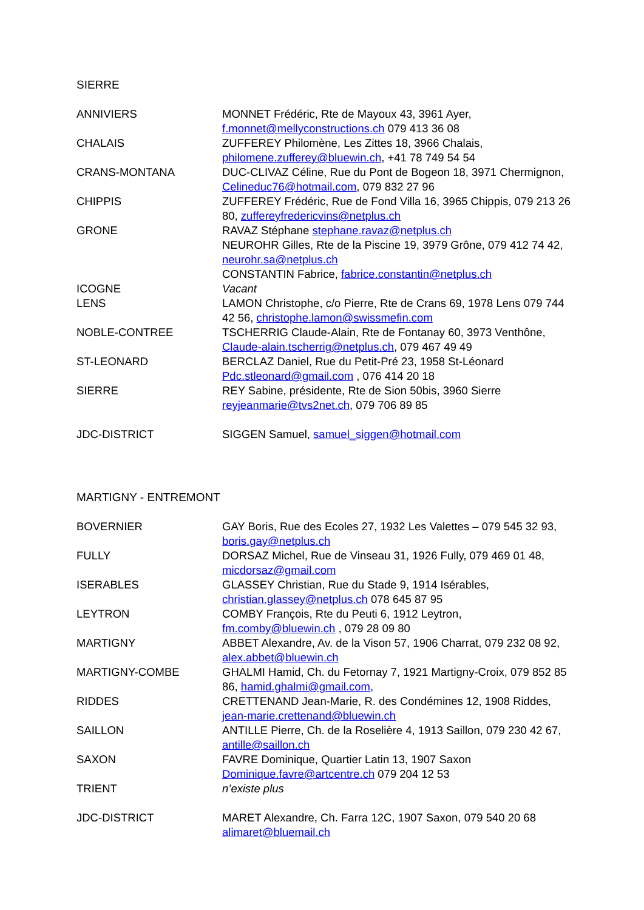SIERRE
| ANNIVIERS | MONNET Frédéric, Rte de Mayoux 43, 3961 Ayer, f.monnet@mellyconstructions.ch 079 413 36 08 |
| CHALAIS | ZUFFEREY Philomène, Les Zittes 18, 3966 Chalais, philomene.zufferey@bluewin.ch , +41 78 749 54 54 |
| CRANS-MONTANA | DUC-CLIVAZ Céline, Rue du Pont de Bogeon 18, 3971 Chermignon, Celineduc76@hotmail.com , 079 832 27 96 |
| CHIPPIS | ZUFFEREY Frédéric, Rue de Fond Villa 16, 3965 Chippis, 079 213 26 80, zuffereyfredericvins@netplus.ch |
| GRONE | RAVAZ Stéphane stephane.ravaz@netplus.ch NEUROHR Gilles, Rte de la Piscine 19, 3979 Grône, 079 412 74 42, neurohr.sa@netplus.ch CONSTANTIN Fabrice, fabrice.constantin@netplus.ch |
| ICOGNE | Vacant |
| LENS | LAMON Christophe, c/o Pierre, Rte de Crans 69, 1978 Lens 079 744 42 56, christophe.lamon@swissmefin.com |
| NOBLE-CONTREE | TSCHERRIG Claude-Alain, Rte de Fontanay 60, 3973 Venthône, Claude-alain.tscherrig@netplus.ch , 079 467 49 49 |
| ST-LEONARD | BERCLAZ Daniel, Rue du Petit-Pré 23, 1958 St-Léonard Pdc.stleonard@gmail.com , 076 414 20 18 |
| SIERRE | REY Sabine, présidente, Rte de Sion 50bis, 3960 Sierre reyjeanmarie@tvs2net.ch , 079 706 89 85 |
| JDC-DISTRICT | SIGGEN Samuel, samuel_siggen@hotmail.com |
MARTIGNY - ENTREMONT
| BOVERNIER | GAY Boris, Rue des Ecoles 27, 1932 Les Valettes – 079 545 32 93, boris.gay@netplus.ch |
| FULLY | DORSAZ Michel, Rue de Vinseau 31, 1926 Fully, 079 469 01 48, micdorsaz@gmail.com |
| ISERABLES | GLASSEY Christian, Rue du Stade 9, 1914 Isérables, christian.glassey@netplus.ch 078 645 87 95 |
| LEYTRON | COMBY François, Rte du Peuti 6, 1912 Leytron, fm.comby@bluewin.ch , 079 28 09 80 |
| MARTIGNY | ABBET Alexandre, Av. de la Vison 57, 1906 Charrat, 079 232 08 92, alex.abbet@bluewin.ch |
| MARTIGNY-COMBE | GHALMI Hamid, Ch. du Fetornay 7, 1921 Martigny-Croix, 079 852 85 86, hamid.ghalmi@gmail.com, |
| RIDDES | CRETTENAND Jean-Marie, R. des Condémines 12, 1908 Riddes, jean-marie.crettenand@bluewin.ch |
| SAILLON | ANTILLE Pierre, Ch. de la Roselière 4, 1913 Saillon, 079 230 42 67, antille@saillon.ch |
| SAXON | FAVRE Dominique, Quartier Latin 13, 1907 Saxon Dominique.favre@artcentre.ch 079 204 12 53 |
| TRIENT | n’existe plus |
| JDC-DISTRICT | MARET Alexandre, Ch. Farra 12C, 1907 Saxon, 079 540 20 68 alimaret@bluemail.ch |